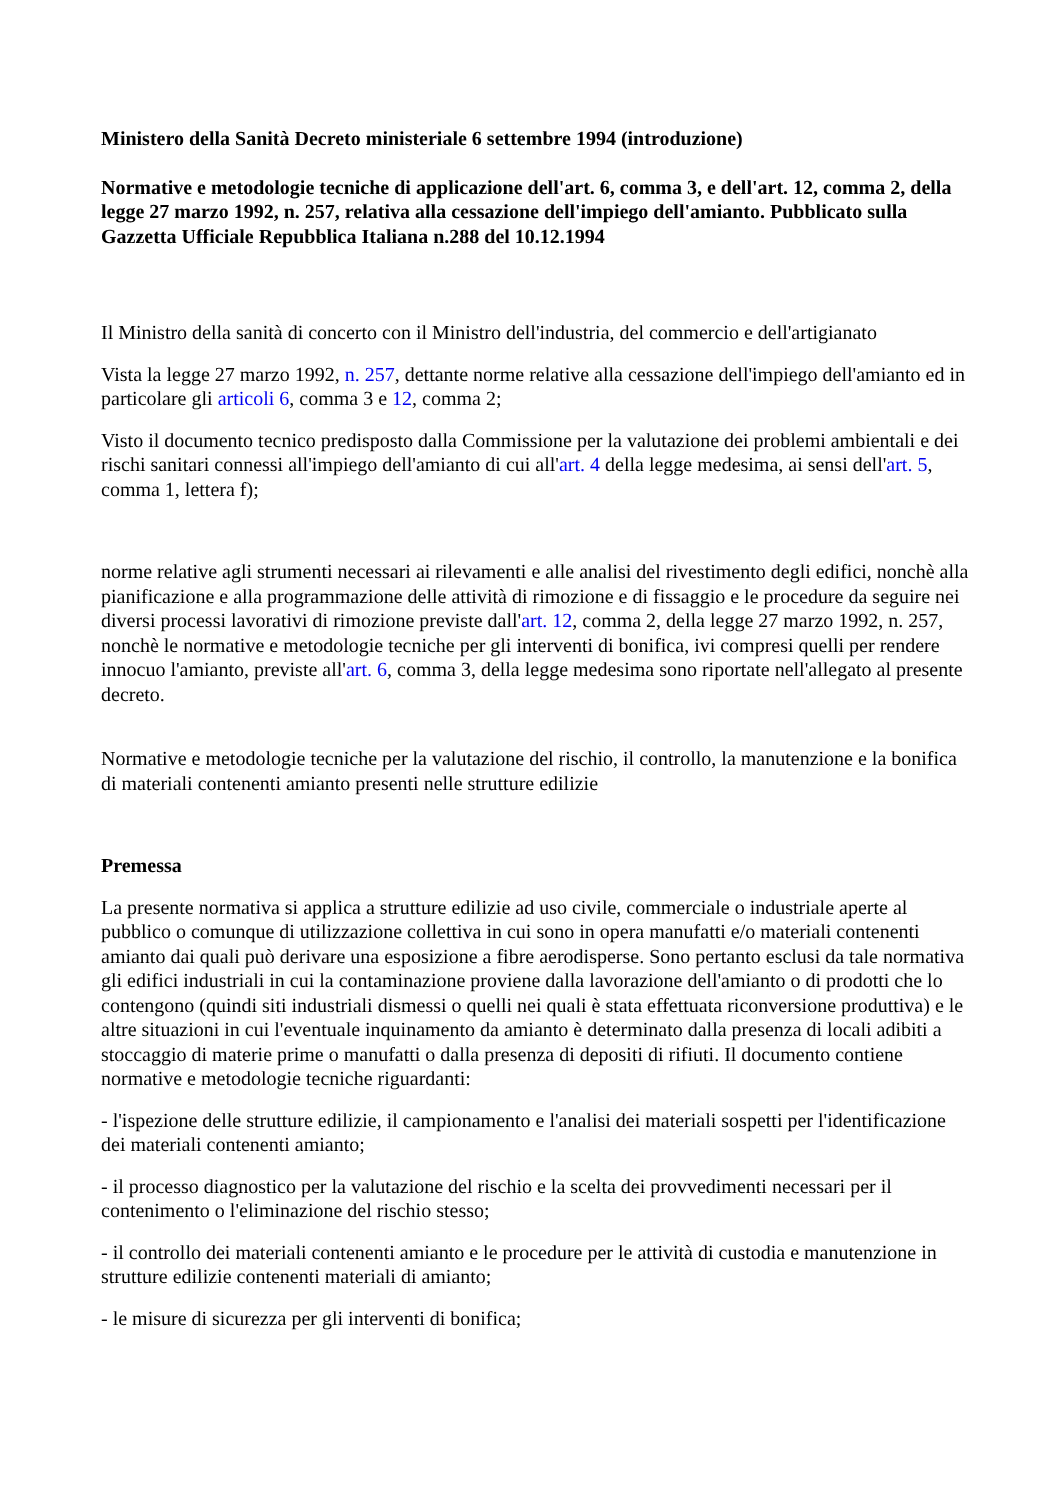Ministero della Sanità Decreto ministeriale 6 settembre 1994 (introduzione)
Normative e metodologie tecniche di applicazione dell'art. 6, comma 3, e dell'art. 12, comma 2, della legge 27 marzo 1992, n. 257, relativa alla cessazione dell'impiego dell'amianto. Pubblicato sulla Gazzetta Ufficiale Repubblica Italiana n.288 del 10.12.1994
Il Ministro della sanità di concerto con il Ministro dell'industria, del commercio e dell'artigianato
Vista la legge 27 marzo 1992, n. 257, dettante norme relative alla cessazione dell'impiego dell'amianto ed in particolare gli articoli 6, comma 3 e 12, comma 2;
Visto il documento tecnico predisposto dalla Commissione per la valutazione dei problemi ambientali e dei rischi sanitari connessi all'impiego dell'amianto di cui all'art. 4 della legge medesima, ai sensi dell'art. 5, comma 1, lettera f);
norme relative agli strumenti necessari ai rilevamenti e alle analisi del rivestimento degli edifici, nonchè alla pianificazione e alla programmazione delle attività di rimozione e di fissaggio e le procedure da seguire nei diversi processi lavorativi di rimozione previste dall'art. 12, comma 2, della legge 27 marzo 1992, n. 257, nonchè le normative e metodologie tecniche per gli interventi di bonifica, ivi compresi quelli per rendere innocuo l'amianto, previste all'art. 6, comma 3, della legge medesima sono riportate nell'allegato al presente decreto.
Normative e metodologie tecniche per la valutazione del rischio, il controllo, la manutenzione e la bonifica di materiali contenenti amianto presenti nelle strutture edilizie
Premessa
La presente normativa si applica a strutture edilizie ad uso civile, commerciale o industriale aperte al pubblico o comunque di utilizzazione collettiva in cui sono in opera manufatti e/o materiali contenenti amianto dai quali può derivare una esposizione a fibre aerodisperse. Sono pertanto esclusi da tale normativa gli edifici industriali in cui la contaminazione proviene dalla lavorazione dell'amianto o di prodotti che lo contengono (quindi siti industriali dismessi o quelli nei quali è stata effettuata riconversione produttiva) e le altre situazioni in cui l'eventuale inquinamento da amianto è determinato dalla presenza di locali adibiti a stoccaggio di materie prime o manufatti o dalla presenza di depositi di rifiuti. Il documento contiene normative e metodologie tecniche riguardanti:
- l'ispezione delle strutture edilizie, il campionamento e l'analisi dei materiali sospetti per l'identificazione dei materiali contenenti amianto;
- il processo diagnostico per la valutazione del rischio e la scelta dei provvedimenti necessari per il contenimento o l'eliminazione del rischio stesso;
- il controllo dei materiali contenenti amianto e le procedure per le attività di custodia e manutenzione in strutture edilizie contenenti materiali di amianto;
- le misure di sicurezza per gli interventi di bonifica;